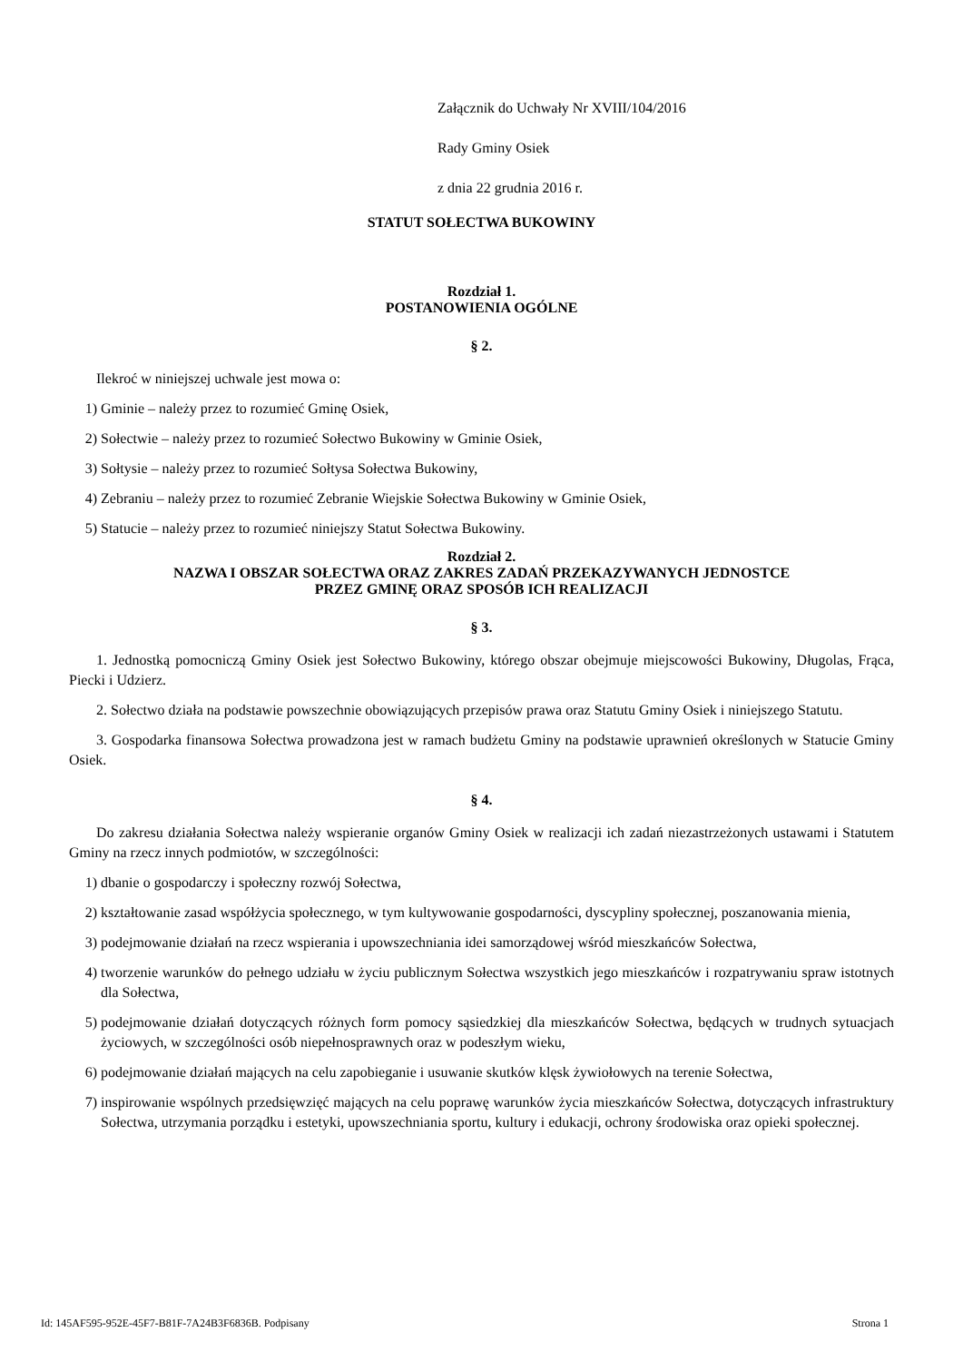Załącznik do Uchwały Nr XVIII/104/2016
Rady Gminy Osiek
z dnia 22 grudnia 2016 r.
STATUT SOŁECTWA BUKOWINY
Rozdział 1.
POSTANOWIENIA OGÓLNE
§ 2.
Ilekroć w niniejszej uchwale jest mowa o:
1) Gminie – należy przez to rozumieć Gminę Osiek,
2) Sołectwie – należy przez to rozumieć Sołectwo Bukowiny w Gminie Osiek,
3) Sołtysie – należy przez to rozumieć Sołtysa Sołectwa Bukowiny,
4) Zebraniu – należy przez to rozumieć Zebranie Wiejskie Sołectwa Bukowiny w Gminie Osiek,
5) Statucie – należy przez to rozumieć niniejszy Statut Sołectwa Bukowiny.
Rozdział 2.
NAZWA I OBSZAR SOŁECTWA ORAZ ZAKRES ZADAŃ PRZEKAZYWANYCH JEDNOSTCE
PRZEZ GMINĘ ORAZ SPOSÓB ICH REALIZACJI
§ 3.
1. Jednostką pomocniczą Gminy Osiek jest Sołectwo Bukowiny, którego obszar obejmuje miejscowości Bukowiny, Długolas, Frąca, Piecki i Udzierz.
2. Sołectwo działa na podstawie powszechnie obowiązujących przepisów prawa oraz Statutu Gminy Osiek i niniejszego Statutu.
3. Gospodarka finansowa Sołectwa prowadzona jest w ramach budżetu Gminy na podstawie uprawnień określonych w Statucie Gminy Osiek.
§ 4.
Do zakresu działania Sołectwa należy wspieranie organów Gminy Osiek w realizacji ich zadań niezastrzeżonych ustawami i Statutem Gminy na rzecz innych podmiotów, w szczególności:
1) dbanie o gospodarczy i społeczny rozwój Sołectwa,
2) kształtowanie zasad współżycia społecznego, w tym kultywowanie gospodarności, dyscypliny społecznej, poszanowania mienia,
3) podejmowanie działań na rzecz wspierania i upowszechniania idei samorządowej wśród mieszkańców Sołectwa,
4) tworzenie warunków do pełnego udziału w życiu publicznym Sołectwa wszystkich jego mieszkańców i rozpatrywaniu spraw istotnych dla Sołectwa,
5) podejmowanie działań dotyczących różnych form pomocy sąsiedzkiej dla mieszkańców Sołectwa, będących w trudnych sytuacjach życiowych, w szczególności osób niepełnosprawnych oraz w podeszłym wieku,
6) podejmowanie działań mających na celu zapobieganie i usuwanie skutków klęsk żywiołowych na terenie Sołectwa,
7) inspirowanie wspólnych przedsięwzięć mających na celu poprawę warunków życia mieszkańców Sołectwa, dotyczących infrastruktury Sołectwa, utrzymania porządku i estetyki, upowszechniania sportu, kultury i edukacji, ochrony środowiska oraz opieki społecznej.
Id: 145AF595-952E-45F7-B81F-7A24B3F6836B. Podpisany Strona 1